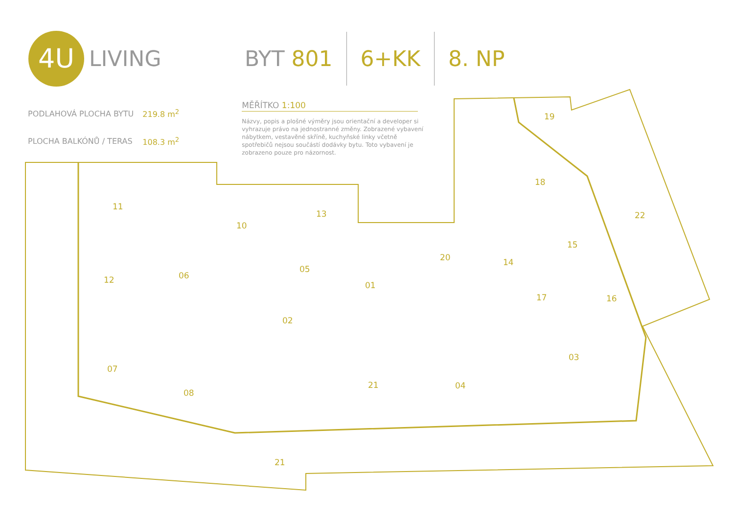4U
LIVING
BYT 801 6+KK 8. NP
| PODLAHOVÁ PLOCHA BYTU | 219.8 m<sup>2</sup> |
| PLOCHA BALKÓNŮ / TERAS | 108.3 m<sup>2</sup> |
MĚŘÍTKO 1:100
Názvy, popis a plošné výměry jsou orientační a developer si vyhrazuje právo na jednostranné změny. Zobrazené vybavení nábytkem, vestavěné skříně, kuchyňské linky včetně spotřebičů nejsou součástí dodávky bytu. Toto vybavení je zobrazeno pouze pro názornost.
19
18
11
13 22
10
15
20 14
05
06
12
01
17 16
02
03
07
21 04
08
21